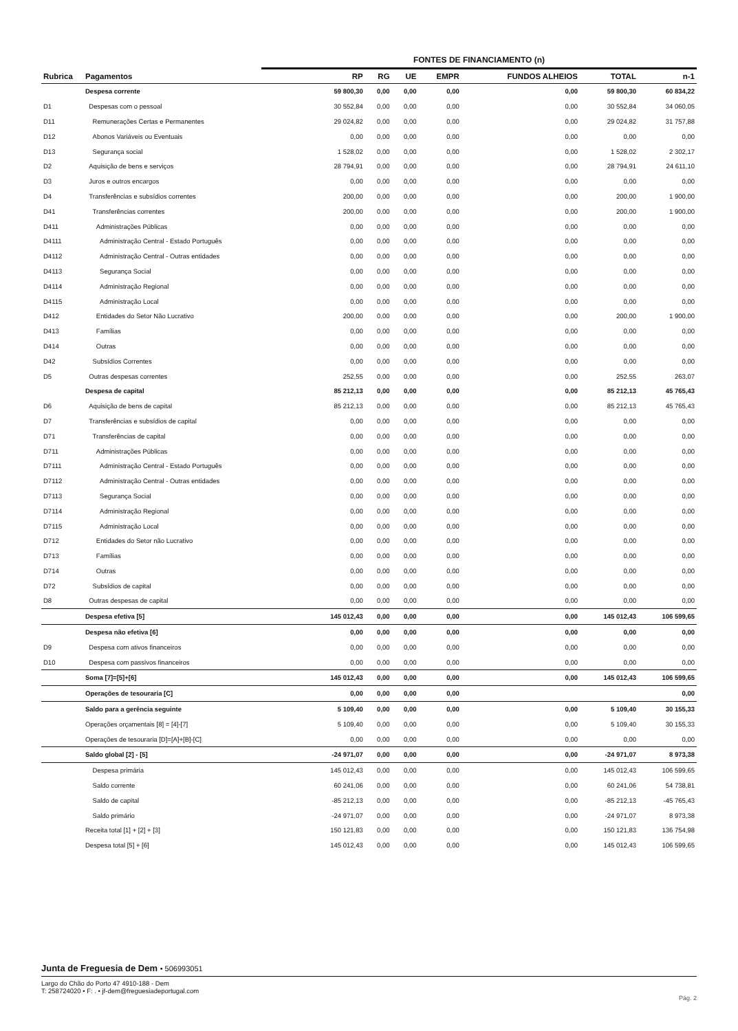FONTES DE FINANCIAMENTO (n)
| Rubrica | Pagamentos | RP | RG | UE | EMPR | FUNDOS ALHEIOS | TOTAL | n-1 |
| --- | --- | --- | --- | --- | --- | --- | --- | --- |
| | Despesa corrente | 59 800,30 | 0,00 | 0,00 | 0,00 | 0,00 | 59 800,30 | 60 834,22 |
| D1 | Despesas com o pessoal | 30 552,84 | 0,00 | 0,00 | 0,00 | 0,00 | 30 552,84 | 34 060,05 |
| D11 | Remunerações Certas e Permanentes | 29 024,82 | 0,00 | 0,00 | 0,00 | 0,00 | 29 024,82 | 31 757,88 |
| D12 | Abonos Variáveis ou Eventuais | 0,00 | 0,00 | 0,00 | 0,00 | 0,00 | 0,00 | 0,00 |
| D13 | Segurança social | 1 528,02 | 0,00 | 0,00 | 0,00 | 0,00 | 1 528,02 | 2 302,17 |
| D2 | Aquisição de bens e serviços | 28 794,91 | 0,00 | 0,00 | 0,00 | 0,00 | 28 794,91 | 24 611,10 |
| D3 | Juros e outros encargos | 0,00 | 0,00 | 0,00 | 0,00 | 0,00 | 0,00 | 0,00 |
| D4 | Transferências e subsídios correntes | 200,00 | 0,00 | 0,00 | 0,00 | 0,00 | 200,00 | 1 900,00 |
| D41 | Transferências correntes | 200,00 | 0,00 | 0,00 | 0,00 | 0,00 | 200,00 | 1 900,00 |
| D411 | Administrações Públicas | 0,00 | 0,00 | 0,00 | 0,00 | 0,00 | 0,00 | 0,00 |
| D4111 | Administração Central - Estado Português | 0,00 | 0,00 | 0,00 | 0,00 | 0,00 | 0,00 | 0,00 |
| D4112 | Administração Central - Outras entidades | 0,00 | 0,00 | 0,00 | 0,00 | 0,00 | 0,00 | 0,00 |
| D4113 | Segurança Social | 0,00 | 0,00 | 0,00 | 0,00 | 0,00 | 0,00 | 0,00 |
| D4114 | Administração Regional | 0,00 | 0,00 | 0,00 | 0,00 | 0,00 | 0,00 | 0,00 |
| D4115 | Administração Local | 0,00 | 0,00 | 0,00 | 0,00 | 0,00 | 0,00 | 0,00 |
| D412 | Entidades do Setor Não Lucrativo | 200,00 | 0,00 | 0,00 | 0,00 | 0,00 | 200,00 | 1 900,00 |
| D413 | Famílias | 0,00 | 0,00 | 0,00 | 0,00 | 0,00 | 0,00 | 0,00 |
| D414 | Outras | 0,00 | 0,00 | 0,00 | 0,00 | 0,00 | 0,00 | 0,00 |
| D42 | Subsídios Correntes | 0,00 | 0,00 | 0,00 | 0,00 | 0,00 | 0,00 | 0,00 |
| D5 | Outras despesas correntes | 252,55 | 0,00 | 0,00 | 0,00 | 0,00 | 252,55 | 263,07 |
| | Despesa de capital | 85 212,13 | 0,00 | 0,00 | 0,00 | 0,00 | 85 212,13 | 45 765,43 |
| D6 | Aquisição de bens de capital | 85 212,13 | 0,00 | 0,00 | 0,00 | 0,00 | 85 212,13 | 45 765,43 |
| D7 | Transferências e subsídios de capital | 0,00 | 0,00 | 0,00 | 0,00 | 0,00 | 0,00 | 0,00 |
| D71 | Transferências de capital | 0,00 | 0,00 | 0,00 | 0,00 | 0,00 | 0,00 | 0,00 |
| D711 | Administrações Públicas | 0,00 | 0,00 | 0,00 | 0,00 | 0,00 | 0,00 | 0,00 |
| D7111 | Administração Central - Estado Português | 0,00 | 0,00 | 0,00 | 0,00 | 0,00 | 0,00 | 0,00 |
| D7112 | Administração Central - Outras entidades | 0,00 | 0,00 | 0,00 | 0,00 | 0,00 | 0,00 | 0,00 |
| D7113 | Segurança Social | 0,00 | 0,00 | 0,00 | 0,00 | 0,00 | 0,00 | 0,00 |
| D7114 | Administração Regional | 0,00 | 0,00 | 0,00 | 0,00 | 0,00 | 0,00 | 0,00 |
| D7115 | Administração Local | 0,00 | 0,00 | 0,00 | 0,00 | 0,00 | 0,00 | 0,00 |
| D712 | Entidades do Setor não Lucrativo | 0,00 | 0,00 | 0,00 | 0,00 | 0,00 | 0,00 | 0,00 |
| D713 | Famílias | 0,00 | 0,00 | 0,00 | 0,00 | 0,00 | 0,00 | 0,00 |
| D714 | Outras | 0,00 | 0,00 | 0,00 | 0,00 | 0,00 | 0,00 | 0,00 |
| D72 | Subsídios de capital | 0,00 | 0,00 | 0,00 | 0,00 | 0,00 | 0,00 | 0,00 |
| D8 | Outras despesas de capital | 0,00 | 0,00 | 0,00 | 0,00 | 0,00 | 0,00 | 0,00 |
| | Despesa efetiva [5] | 145 012,43 | 0,00 | 0,00 | 0,00 | 0,00 | 145 012,43 | 106 599,65 |
| | Despesa não efetiva [6] | 0,00 | 0,00 | 0,00 | 0,00 | 0,00 | 0,00 | 0,00 |
| D9 | Despesa com ativos financeiros | 0,00 | 0,00 | 0,00 | 0,00 | 0,00 | 0,00 | 0,00 |
| D10 | Despesa com passivos financeiros | 0,00 | 0,00 | 0,00 | 0,00 | 0,00 | 0,00 | 0,00 |
| | Soma [7]=[5]+[6] | 145 012,43 | 0,00 | 0,00 | 0,00 | 0,00 | 145 012,43 | 106 599,65 |
| | Operações de tesouraria [C] | 0,00 | 0,00 | 0,00 | 0,00 | | | 0,00 |
| | Saldo para a gerência seguinte | 5 109,40 | 0,00 | 0,00 | 0,00 | 0,00 | 5 109,40 | 30 155,33 |
| | Operações orçamentais [8] = [4]-[7] | 5 109,40 | 0,00 | 0,00 | 0,00 | 0,00 | 5 109,40 | 30 155,33 |
| | Operações de tesouraria [D]=[A]+[B]-[C] | 0,00 | 0,00 | 0,00 | 0,00 | 0,00 | 0,00 | 0,00 |
| | Saldo global [2] - [5] | -24 971,07 | 0,00 | 0,00 | 0,00 | 0,00 | -24 971,07 | 8 973,38 |
| | Despesa primária | 145 012,43 | 0,00 | 0,00 | 0,00 | 0,00 | 145 012,43 | 106 599,65 |
| | Saldo corrente | 60 241,06 | 0,00 | 0,00 | 0,00 | 0,00 | 60 241,06 | 54 738,81 |
| | Saldo de capital | -85 212,13 | 0,00 | 0,00 | 0,00 | 0,00 | -85 212,13 | -45 765,43 |
| | Saldo primário | -24 971,07 | 0,00 | 0,00 | 0,00 | 0,00 | -24 971,07 | 8 973,38 |
| | Receita total [1] + [2] + [3] | 150 121,83 | 0,00 | 0,00 | 0,00 | 0,00 | 150 121,83 | 136 754,98 |
| | Despesa total [5] + [6] | 145 012,43 | 0,00 | 0,00 | 0,00 | 0,00 | 145 012,43 | 106 599,65 |
Junta de Freguesia de Dem • 506993051
Largo do Chão do Porto 47 4910-188 - Dem
T: 258724020 • F: . • jf-dem@freguesiadeportugal.com
Pág. 2